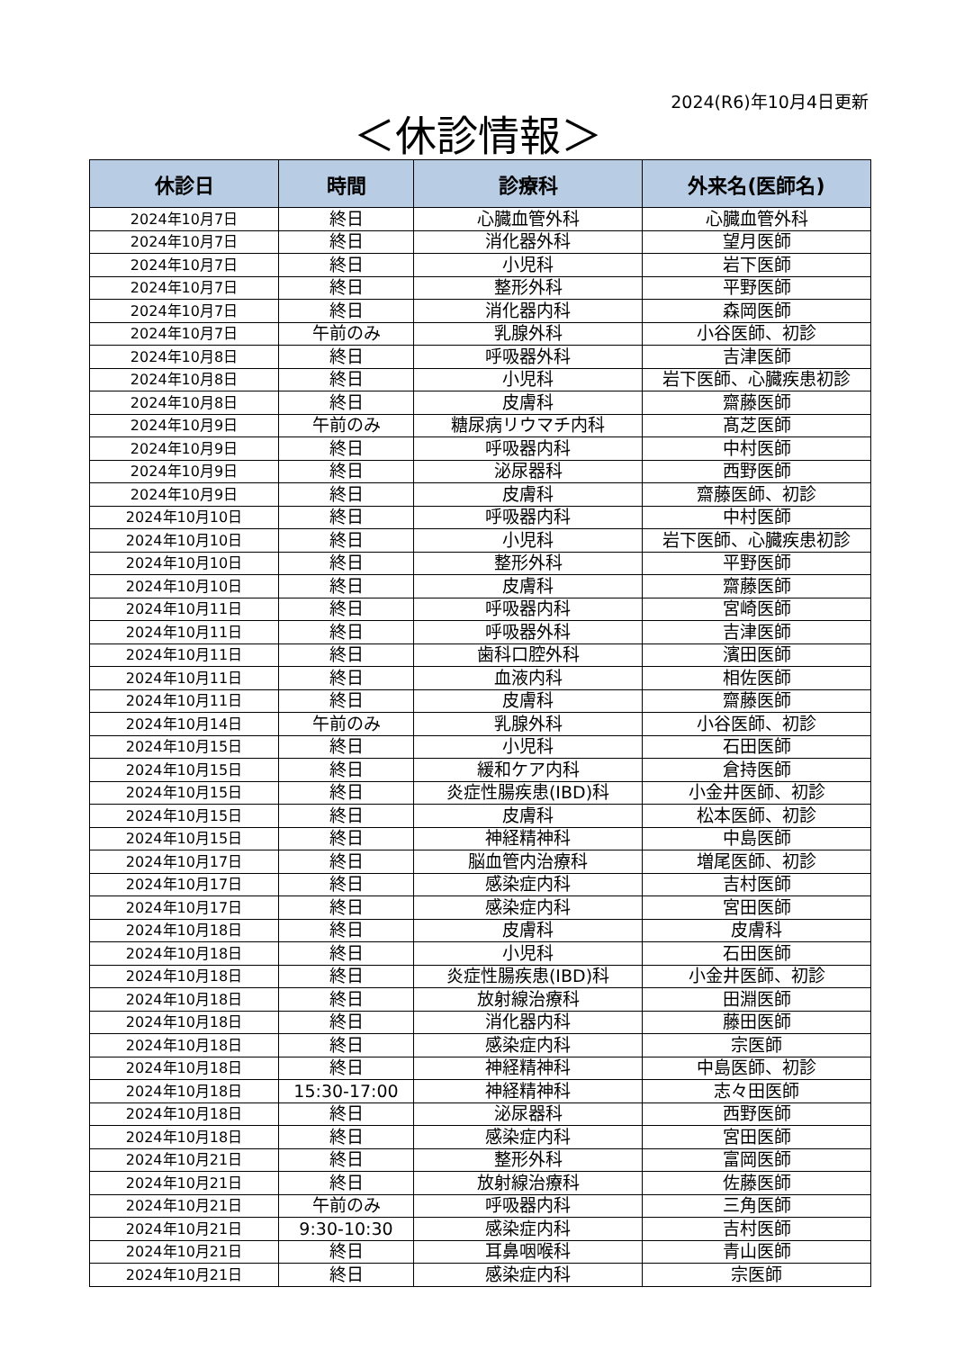2024(R6)年10月4日更新
＜休診情報＞
| 休診日 | 時間 | 診療科 | 外来名(医師名) |
| --- | --- | --- | --- |
| 2024年10月7日 | 終日 | 心臓血管外科 | 心臓血管外科 |
| 2024年10月7日 | 終日 | 消化器外科 | 望月医師 |
| 2024年10月7日 | 終日 | 小児科 | 岩下医師 |
| 2024年10月7日 | 終日 | 整形外科 | 平野医師 |
| 2024年10月7日 | 終日 | 消化器内科 | 森岡医師 |
| 2024年10月7日 | 午前のみ | 乳腺外科 | 小谷医師、初診 |
| 2024年10月8日 | 終日 | 呼吸器外科 | 吉津医師 |
| 2024年10月8日 | 終日 | 小児科 | 岩下医師、心臓疾患初診 |
| 2024年10月8日 | 終日 | 皮膚科 | 齋藤医師 |
| 2024年10月9日 | 午前のみ | 糖尿病リウマチ内科 | 髙芝医師 |
| 2024年10月9日 | 終日 | 呼吸器内科 | 中村医師 |
| 2024年10月9日 | 終日 | 泌尿器科 | 西野医師 |
| 2024年10月9日 | 終日 | 皮膚科 | 齋藤医師、初診 |
| 2024年10月10日 | 終日 | 呼吸器内科 | 中村医師 |
| 2024年10月10日 | 終日 | 小児科 | 岩下医師、心臓疾患初診 |
| 2024年10月10日 | 終日 | 整形外科 | 平野医師 |
| 2024年10月10日 | 終日 | 皮膚科 | 齋藤医師 |
| 2024年10月11日 | 終日 | 呼吸器内科 | 宮崎医師 |
| 2024年10月11日 | 終日 | 呼吸器外科 | 吉津医師 |
| 2024年10月11日 | 終日 | 歯科口腔外科 | 濱田医師 |
| 2024年10月11日 | 終日 | 血液内科 | 相佐医師 |
| 2024年10月11日 | 終日 | 皮膚科 | 齋藤医師 |
| 2024年10月14日 | 午前のみ | 乳腺外科 | 小谷医師、初診 |
| 2024年10月15日 | 終日 | 小児科 | 石田医師 |
| 2024年10月15日 | 終日 | 緩和ケア内科 | 倉持医師 |
| 2024年10月15日 | 終日 | 炎症性腸疾患(IBD)科 | 小金井医師、初診 |
| 2024年10月15日 | 終日 | 皮膚科 | 松本医師、初診 |
| 2024年10月15日 | 終日 | 神経精神科 | 中島医師 |
| 2024年10月17日 | 終日 | 脳血管内治療科 | 増尾医師、初診 |
| 2024年10月17日 | 終日 | 感染症内科 | 吉村医師 |
| 2024年10月17日 | 終日 | 感染症内科 | 宮田医師 |
| 2024年10月18日 | 終日 | 皮膚科 | 皮膚科 |
| 2024年10月18日 | 終日 | 小児科 | 石田医師 |
| 2024年10月18日 | 終日 | 炎症性腸疾患(IBD)科 | 小金井医師、初診 |
| 2024年10月18日 | 終日 | 放射線治療科 | 田淵医師 |
| 2024年10月18日 | 終日 | 消化器内科 | 藤田医師 |
| 2024年10月18日 | 終日 | 感染症内科 | 宗医師 |
| 2024年10月18日 | 終日 | 神経精神科 | 中島医師、初診 |
| 2024年10月18日 | 15:30-17:00 | 神経精神科 | 志々田医師 |
| 2024年10月18日 | 終日 | 泌尿器科 | 西野医師 |
| 2024年10月18日 | 終日 | 感染症内科 | 宮田医師 |
| 2024年10月21日 | 終日 | 整形外科 | 富岡医師 |
| 2024年10月21日 | 終日 | 放射線治療科 | 佐藤医師 |
| 2024年10月21日 | 午前のみ | 呼吸器内科 | 三角医師 |
| 2024年10月21日 | 9:30-10:30 | 感染症内科 | 吉村医師 |
| 2024年10月21日 | 終日 | 耳鼻咽喉科 | 青山医師 |
| 2024年10月21日 | 終日 | 感染症内科 | 宗医師 |